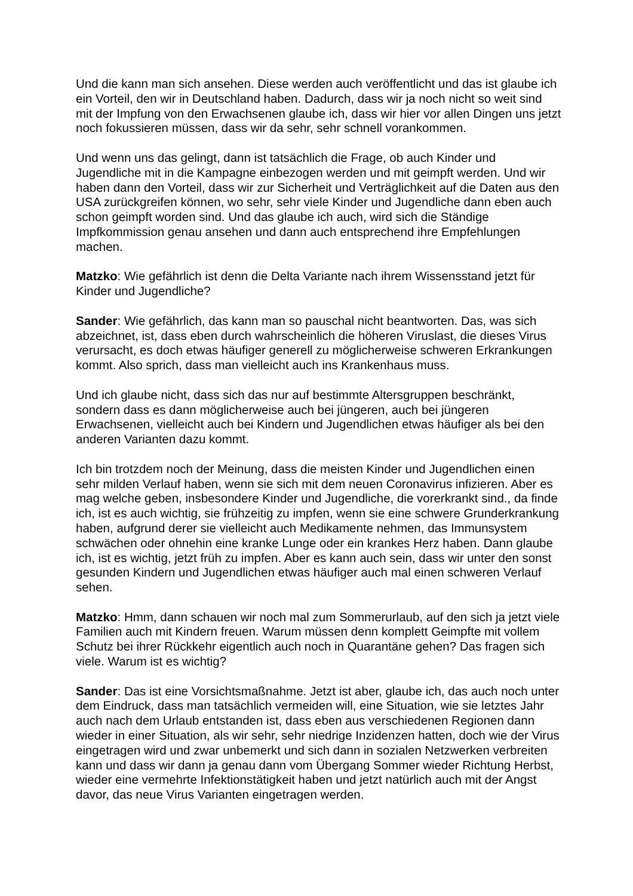Und die kann man sich ansehen. Diese werden auch veröffentlicht und das ist glaube ich ein Vorteil, den wir in Deutschland haben. Dadurch, dass wir ja noch nicht so weit sind mit der Impfung von den Erwachsenen glaube ich, dass wir hier vor allen Dingen uns jetzt noch fokussieren müssen, dass wir da sehr, sehr schnell vorankommen.
Und wenn uns das gelingt, dann ist tatsächlich die Frage, ob auch Kinder und Jugendliche mit in die Kampagne einbezogen werden und mit geimpft werden. Und wir haben dann den Vorteil, dass wir zur Sicherheit und Verträglichkeit auf die Daten aus den USA zurückgreifen können, wo sehr, sehr viele Kinder und Jugendliche dann eben auch schon geimpft worden sind. Und das glaube ich auch, wird sich die Ständige Impfkommission genau ansehen und dann auch entsprechend ihre Empfehlungen machen.
Matzko: Wie gefährlich ist denn die Delta Variante nach ihrem Wissensstand jetzt für Kinder und Jugendliche?
Sander: Wie gefährlich, das kann man so pauschal nicht beantworten. Das, was sich abzeichnet, ist, dass eben durch wahrscheinlich die höheren Viruslast, die dieses Virus verursacht, es doch etwas häufiger generell zu möglicherweise schweren Erkrankungen kommt. Also sprich, dass man vielleicht auch ins Krankenhaus muss.
Und ich glaube nicht, dass sich das nur auf bestimmte Altersgruppen beschränkt, sondern dass es dann möglicherweise auch bei jüngeren, auch bei jüngeren Erwachsenen, vielleicht auch bei Kindern und Jugendlichen etwas häufiger als bei den anderen Varianten dazu kommt.
Ich bin trotzdem noch der Meinung, dass die meisten Kinder und Jugendlichen einen sehr milden Verlauf haben, wenn sie sich mit dem neuen Coronavirus infizieren. Aber es mag welche geben, insbesondere Kinder und Jugendliche, die vorerkrankt sind., da finde ich, ist es auch wichtig, sie frühzeitig zu impfen, wenn sie eine schwere Grunderkrankung haben, aufgrund derer sie vielleicht auch Medikamente nehmen, das Immunsystem schwächen oder ohnehin eine kranke Lunge oder ein krankes Herz haben. Dann glaube ich, ist es wichtig, jetzt früh zu impfen. Aber es kann auch sein, dass wir unter den sonst gesunden Kindern und Jugendlichen etwas häufiger auch mal einen schweren Verlauf sehen.
Matzko: Hmm, dann schauen wir noch mal zum Sommerurlaub, auf den sich ja jetzt viele Familien auch mit Kindern freuen. Warum müssen denn komplett Geimpfte mit vollem Schutz bei ihrer Rückkehr eigentlich auch noch in Quarantäne gehen? Das fragen sich viele. Warum ist es wichtig?
Sander: Das ist eine Vorsichtsmaßnahme. Jetzt ist aber, glaube ich, das auch noch unter dem Eindruck, dass man tatsächlich vermeiden will, eine Situation, wie sie letztes Jahr auch nach dem Urlaub entstanden ist, dass eben aus verschiedenen Regionen dann wieder in einer Situation, als wir sehr, sehr niedrige Inzidenzen hatten, doch wie der Virus eingetragen wird und zwar unbemerkt und sich dann in sozialen Netzwerken verbreiten kann und dass wir dann ja genau dann vom Übergang Sommer wieder Richtung Herbst, wieder eine vermehrte Infektionstätigkeit haben und jetzt natürlich auch mit der Angst davor, das neue Virus Varianten eingetragen werden.